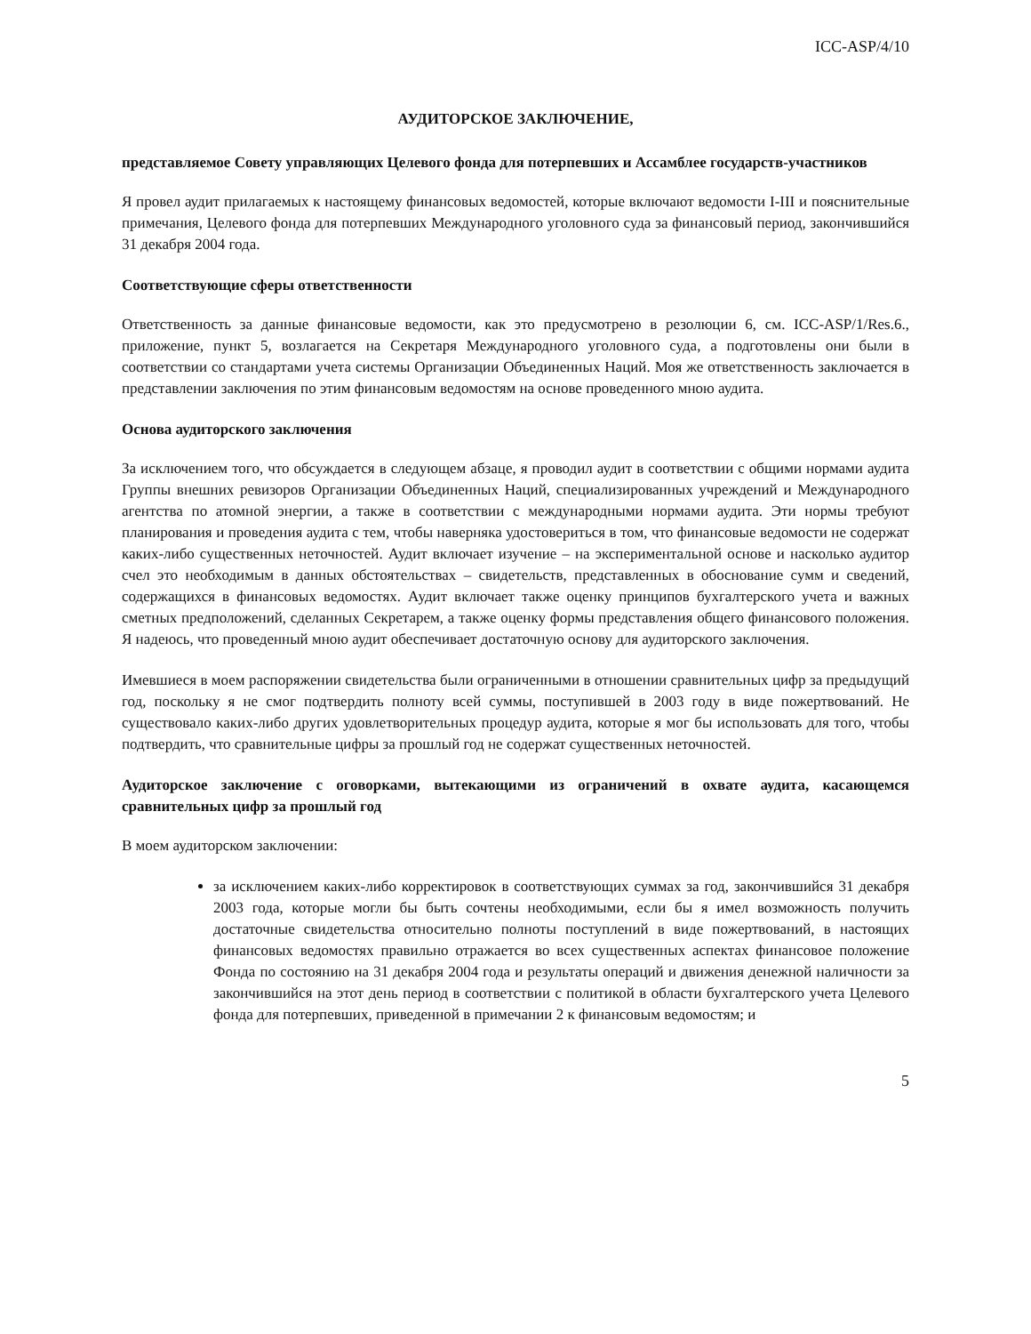ICC-ASP/4/10
АУДИТОРСКОЕ ЗАКЛЮЧЕНИЕ,
представляемое Совету управляющих Целевого фонда для потерпевших и Ассамблее государств-участников
Я провел аудит прилагаемых к настоящему финансовых ведомостей, которые включают ведомости I-III и пояснительные примечания, Целевого фонда для потерпевших Международного уголовного суда за финансовый период, закончившийся 31 декабря 2004 года.
Соответствующие сферы ответственности
Ответственность за данные финансовые ведомости, как это предусмотрено в резолюции 6, см. ICC-ASP/1/Res.6., приложение, пункт 5, возлагается на Секретаря Международного уголовного суда, а подготовлены они были в соответствии со стандартами учета системы Организации Объединенных Наций. Моя же ответственность заключается в представлении заключения по этим финансовым ведомостям на основе проведенного мною аудита.
Основа аудиторского заключения
За исключением того, что обсуждается в следующем абзаце, я проводил аудит в соответствии с общими нормами аудита Группы внешних ревизоров Организации Объединенных Наций, специализированных учреждений и Международного агентства по атомной энергии, а также в соответствии с международными нормами аудита. Эти нормы требуют планирования и проведения аудита с тем, чтобы наверняка удостовериться в том, что финансовые ведомости не содержат каких-либо существенных неточностей. Аудит включает изучение – на экспериментальной основе и насколько аудитор счел это необходимым в данных обстоятельствах – свидетельств, представленных в обоснование сумм и сведений, содержащихся в финансовых ведомостях. Аудит включает также оценку принципов бухгалтерского учета и важных сметных предположений, сделанных Секретарем, а также оценку формы представления общего финансового положения. Я надеюсь, что проведенный мною аудит обеспечивает достаточную основу для аудиторского заключения.
Имевшиеся в моем распоряжении свидетельства были ограниченными в отношении сравнительных цифр за предыдущий год, поскольку я не смог подтвердить полноту всей суммы, поступившей в 2003 году в виде пожертвований. Не существовало каких-либо других удовлетворительных процедур аудита, которые я мог бы использовать для того, чтобы подтвердить, что сравнительные цифры за прошлый год не содержат существенных неточностей.
Аудиторское заключение с оговорками, вытекающими из ограничений в охвате аудита, касающемся сравнительных цифр за прошлый год
В моем аудиторском заключении:
за исключением каких-либо корректировок в соответствующих суммах за год, закончившийся 31 декабря 2003 года, которые могли бы быть сочтены необходимыми, если бы я имел возможность получить достаточные свидетельства относительно полноты поступлений в виде пожертвований, в настоящих финансовых ведомостях правильно отражается во всех существенных аспектах финансовое положение Фонда по состоянию на 31 декабря 2004 года и результаты операций и движения денежной наличности за закончившийся на этот день период в соответствии с политикой в области бухгалтерского учета Целевого фонда для потерпевших, приведенной в примечании 2 к финансовым ведомостям; и
5